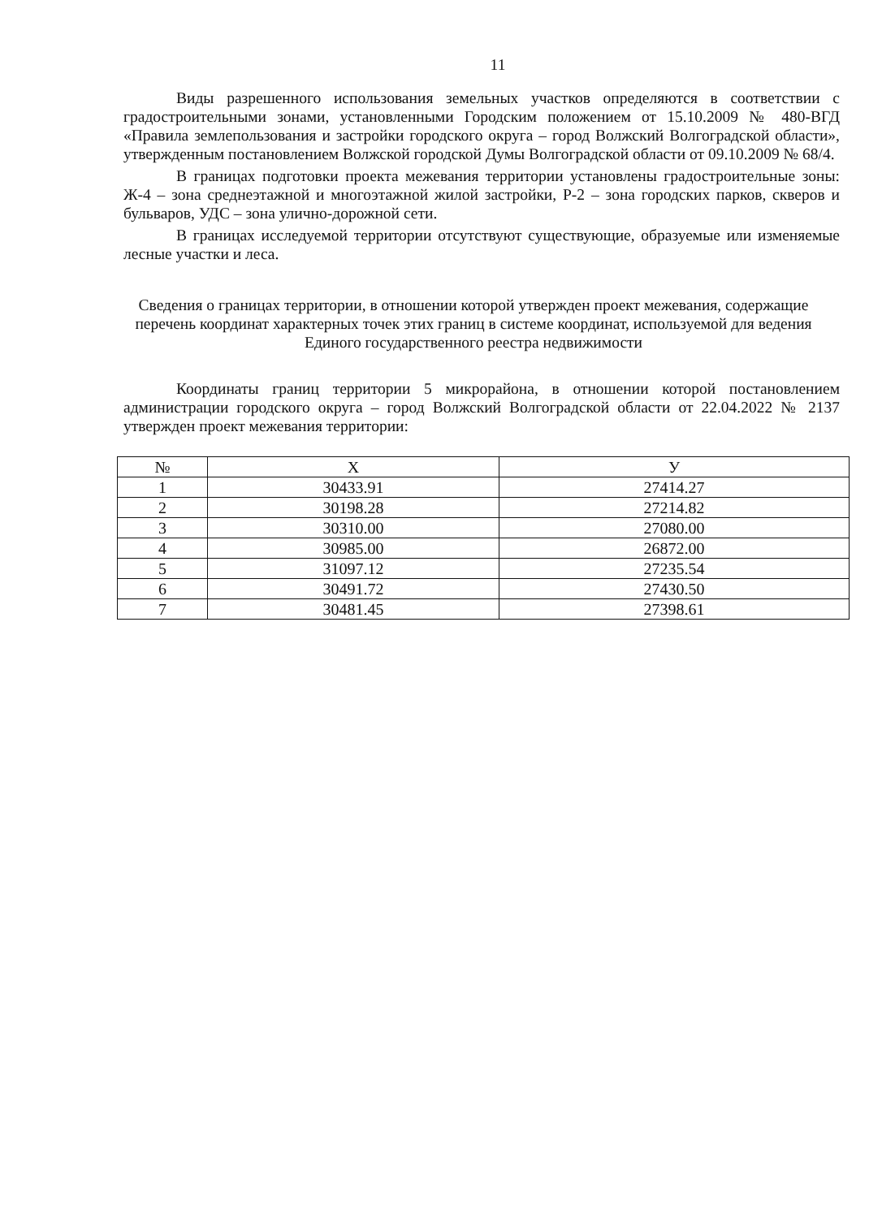11
Виды разрешенного использования земельных участков определяются в соответствии с градостроительными зонами, установленными Городским положением от 15.10.2009 № 480-ВГД «Правила землепользования и застройки городского округа – город Волжский Волгоградской области», утвержденным постановлением Волжской городской Думы Волгоградской области от 09.10.2009 № 68/4.
В границах подготовки проекта межевания территории установлены градостроительные зоны: Ж-4 – зона среднеэтажной и многоэтажной жилой застройки, Р-2 – зона городских парков, скверов и бульваров, УДС – зона улично-дорожной сети.
В границах исследуемой территории отсутствуют существующие, образуемые или изменяемые лесные участки и леса.
Сведения о границах территории, в отношении которой утвержден проект межевания, содержащие перечень координат характерных точек этих границ в системе координат, используемой для ведения Единого государственного реестра недвижимости
Координаты границ территории 5 микрорайона, в отношении которой постановлением администрации городского округа – город Волжский Волгоградской области от 22.04.2022 № 2137 утвержден проект межевания территории:
| № | Х | У |
| --- | --- | --- |
| 1 | 30433.91 | 27414.27 |
| 2 | 30198.28 | 27214.82 |
| 3 | 30310.00 | 27080.00 |
| 4 | 30985.00 | 26872.00 |
| 5 | 31097.12 | 27235.54 |
| 6 | 30491.72 | 27430.50 |
| 7 | 30481.45 | 27398.61 |